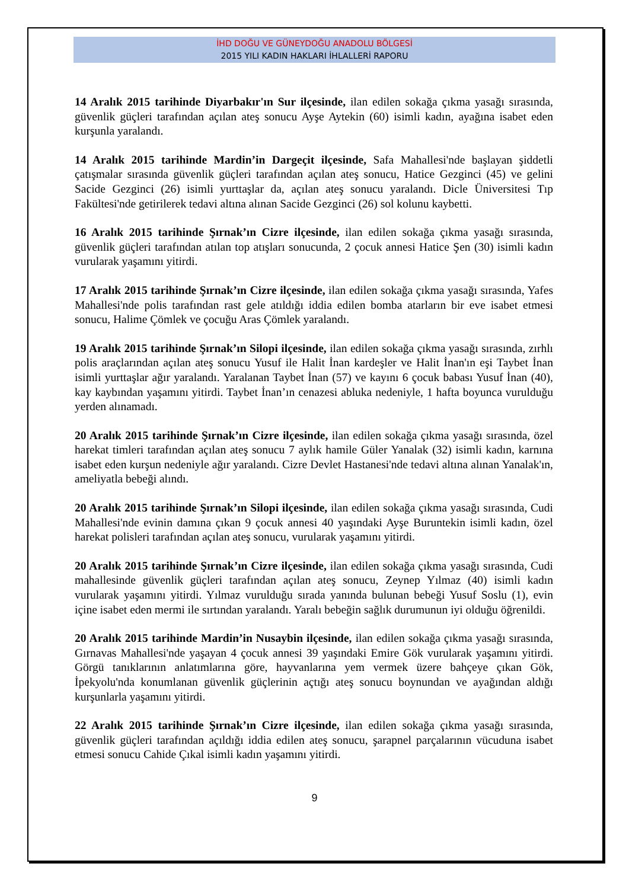İHD DOĞU VE GÜNEYDOĞU ANADOLU BÖLGESİ
2015 YILI KADIN HAKLARI İHLALLERİ RAPORU
14 Aralık 2015 tarihinde Diyarbakır'ın Sur ilçesinde, ilan edilen sokağa çıkma yasağı sırasında, güvenlik güçleri tarafından açılan ateş sonucu Ayşe Aytekin (60) isimli kadın, ayağına isabet eden kurşunla yaralandı.
14 Aralık 2015 tarihinde Mardin’in Dargeçit ilçesinde, Safa Mahallesi'nde başlayan şiddetli çatışmalar sırasında güvenlik güçleri tarafından açılan ateş sonucu, Hatice Gezginci (45) ve gelini Sacide Gezginci (26) isimli yurttaşlar da, açılan ateş sonucu yaralandı. Dicle Üniversitesi Tıp Fakültesi'nde getirilerek tedavi altına alınan Sacide Gezginci (26) sol kolunu kaybetti.
16 Aralık 2015 tarihinde Şırnak’ın Cizre ilçesinde, ilan edilen sokağa çıkma yasağı sırasında, güvenlik güçleri tarafından atılan top atışları sonucunda, 2 çocuk annesi Hatice Şen (30) isimli kadın vurularak yaşamını yitirdi.
17 Aralık 2015 tarihinde Şırnak’ın Cizre ilçesinde, ilan edilen sokağa çıkma yasağı sırasında, Yafes Mahallesi'nde polis tarafından rast gele atıldığı iddia edilen bomba atarların bir eve isabet etmesi sonucu, Halime Çömlek ve çocuğu Aras Çömlek yaralandı.
19 Aralık 2015 tarihinde Şırnak’ın Silopi ilçesinde, ilan edilen sokağa çıkma yasağı sırasında, zırhlı polis araçlarından açılan ateş sonucu Yusuf ile Halit İnan kardeşler ve Halit İnan'ın eşi Taybet İnan isimli yurttaşlar ağır yaralandı. Yaralanan Taybet İnan (57) ve kayını 6 çocuk babası Yusuf İnan (40), kay kaybından yaşamını yitirdi. Taybet İnan’ın cenazesi abluka nedeniyle, 1 hafta boyunca vurulduğu yerden alınamadı.
20 Aralık 2015 tarihinde Şırnak’ın Cizre ilçesinde, ilan edilen sokağa çıkma yasağı sırasında, özel harekat timleri tarafından açılan ateş sonucu 7 aylık hamile Güler Yanalak (32) isimli kadın, karnına isabet eden kurşun nedeniyle ağır yaralandı. Cizre Devlet Hastanesi'nde tedavi altına alınan Yanalak'ın, ameliyatla bebeği alındı.
20 Aralık 2015 tarihinde Şırnak’ın Silopi ilçesinde, ilan edilen sokağa çıkma yasağı sırasında, Cudi Mahallesi'nde evinin damına çıkan 9 çocuk annesi 40 yaşındaki Ayşe Buruntekin isimli kadın, özel harekat polisleri tarafından açılan ateş sonucu, vurularak yaşamını yitirdi.
20 Aralık 2015 tarihinde Şırnak’ın Cizre ilçesinde, ilan edilen sokağa çıkma yasağı sırasında, Cudi mahallesinde güvenlik güçleri tarafından açılan ateş sonucu, Zeynep Yılmaz (40) isimli kadın vurularak yaşamını yitirdi. Yılmaz vurulduğu sırada yanında bulunan bebeği Yusuf Soslu (1), evin içine isabet eden mermi ile sırtından yaralandı. Yaralı bebeğin sağlık durumunun iyi olduğu öğrenildi.
20 Aralık 2015 tarihinde Mardin’in Nusaybin ilçesinde, ilan edilen sokağa çıkma yasağı sırasında, Gırnavas Mahallesi'nde yaşayan 4 çocuk annesi 39 yaşındaki Emire Gök vurularak yaşamını yitirdi. Görgü tanıklarının anlatımlarına göre, hayvanlarına yem vermek üzere bahçeye çıkan Gök, İpekyolu'nda konumlanan güvenlik güçlerinin açtığı ateş sonucu boynundan ve ayağından aldığı kurşunlarla yaşamını yitirdi.
22 Aralık 2015 tarihinde Şırnak’ın Cizre ilçesinde, ilan edilen sokağa çıkma yasağı sırasında, güvenlik güçleri tarafından açıldığı iddia edilen ateş sonucu, şarapnel parçalarının vücuduna isabet etmesi sonucu Cahide Çıkal isimli kadın yaşamını yitirdi.
9